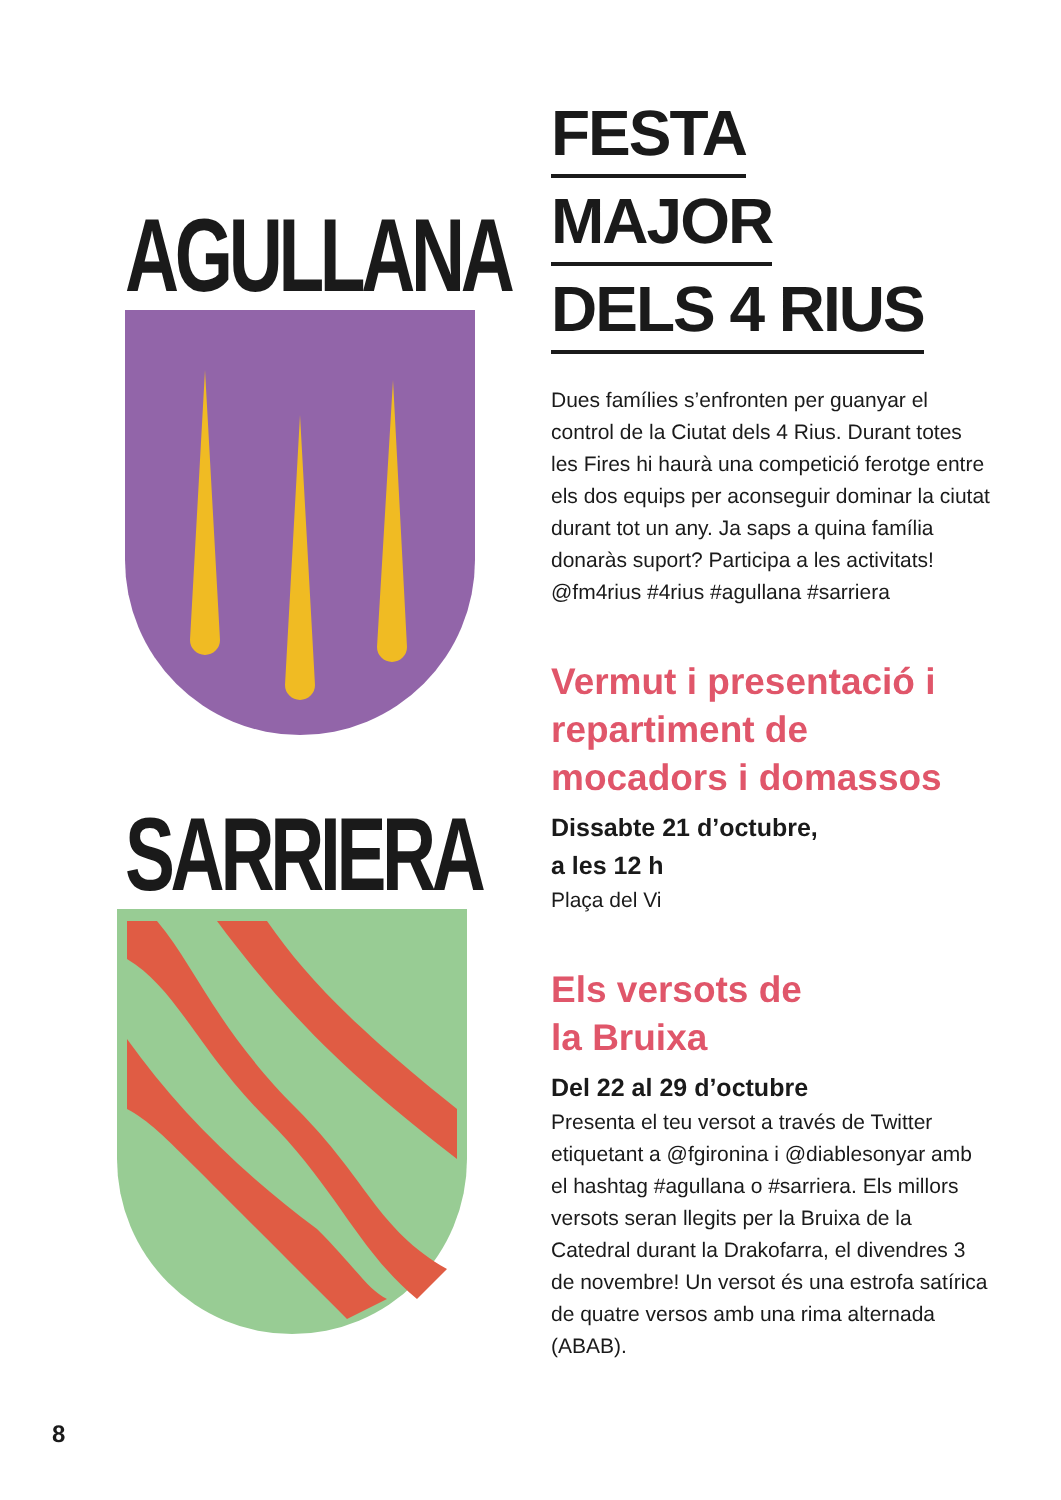AGULLANA
SARRIERA
FESTA
MAJOR
DELS 4 RIUS
Dues famílies s’enfronten per guanyar el control de la Ciutat dels 4 Rius. Durant totes les Fires hi haurà una competició ferotge entre els dos equips per aconseguir dominar la ciutat durant tot un any. Ja saps a quina família donaràs suport? Participa a les activitats! @fm4rius #4rius #agullana #sarriera
Vermut i presentació i repartiment de mocadors i domassos
Dissabte 21 d’octubre,
a les 12 h
Plaça del Vi
Els versots de
la Bruixa
Del 22 al 29 d’octubre
Presenta el teu versot a través de Twitter etiquetant a @fgironina i @diablesonyar amb el hashtag #agullana o #sarriera. Els millors versots seran llegits per la Bruixa de la Catedral durant la Drakofarra, el divendres 3 de novembre! Un versot és una estrofa satírica de quatre versos amb una rima alternada (ABAB).
8